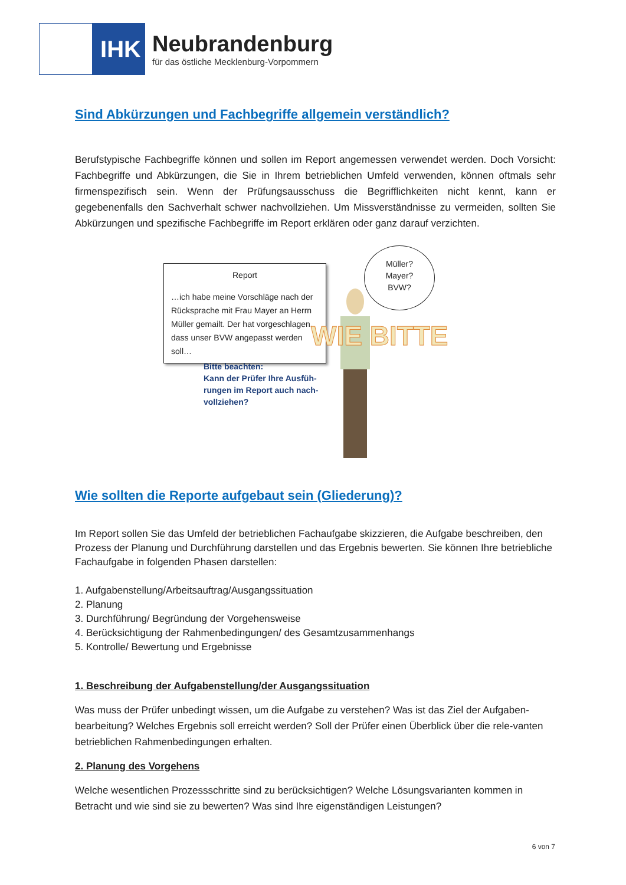IHK
Neubrandenburg
für das östliche Mecklenburg-Vorpommern
Sind Abkürzungen und Fachbegriffe allgemein verständlich?
Berufstypische Fachbegriffe können und sollen im Report angemessen verwendet werden. Doch Vorsicht: Fachbegriffe und Abkürzungen, die Sie in Ihrem betrieblichen Umfeld verwenden, können oftmals sehr firmenspezifisch sein. Wenn der Prüfungsausschuss die Begrifflichkeiten nicht kennt, kann er gegebenenfalls den Sachverhalt schwer nachvollziehen. Um Missverständnisse zu vermeiden, sollten Sie Abkürzungen und spezifische Fachbegriffe im Report erklären oder ganz darauf verzichten.
Report
…ich habe meine Vorschläge nach der Rücksprache mit Frau Mayer an Herrn Müller gemailt. Der hat vorgeschlagen, dass unser BVW angepasst werden soll…
Bitte beachten:
Kann der Prüfer Ihre Ausfüh-
rungen im Report auch nach-
vollziehen?
Müller?
Mayer?
BVW?
WIE BITTE
Wie sollten die Reporte aufgebaut sein (Gliederung)?
Im Report sollen Sie das Umfeld der betrieblichen Fachaufgabe skizzieren, die Aufgabe beschreiben, den Prozess der Planung und Durchführung darstellen und das Ergebnis bewerten. Sie können Ihre betriebliche Fachaufgabe in folgenden Phasen darstellen:
1. Aufgabenstellung/Arbeitsauftrag/Ausgangssituation
2. Planung
3. Durchführung/ Begründung der Vorgehensweise
4. Berücksichtigung der Rahmenbedingungen/ des Gesamtzusammenhangs
5. Kontrolle/ Bewertung und Ergebnisse
1. Beschreibung der Aufgabenstellung/der Ausgangssituation
Was muss der Prüfer unbedingt wissen, um die Aufgabe zu verstehen? Was ist das Ziel der Aufgaben-bearbeitung? Welches Ergebnis soll erreicht werden? Soll der Prüfer einen Überblick über die rele-vanten betrieblichen Rahmenbedingungen erhalten.
2. Planung des Vorgehens
Welche wesentlichen Prozessschritte sind zu berücksichtigen? Welche Lösungsvarianten kommen in Betracht und wie sind sie zu bewerten? Was sind Ihre eigenständigen Leistungen?
6 von 7